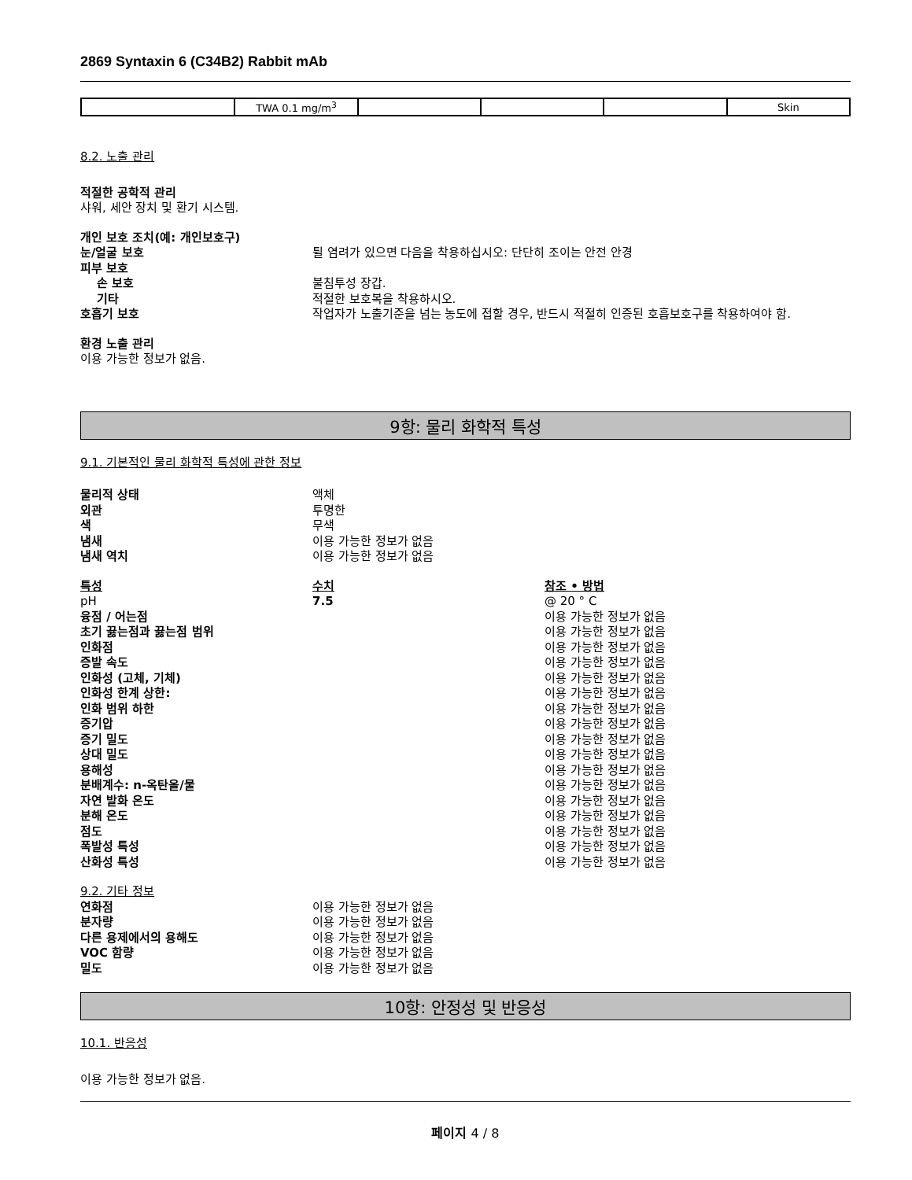2869 Syntaxin 6 (C34B2) Rabbit mAb
| | TWA 0.1 mg/m<sup>3</sup> | | | | Skin |
8.2. 노출 관리
적절한 공학적 관리
샤워, 세안 장치 및 환기 시스템.
개인 보호 조치(예: 개인보호구)
눈/얼굴 보호 튈 염려가 있으면 다음을 착용하십시오: 단단히 조이는 안전 안경
피부 보호
손 보호 불침투성 장갑.
기타 적절한 보호복을 착용하시오.
호흡기 보호 작업자가 노출기준을 넘는 농도에 접할 경우, 반드시 적절히 인증된 호흡보호구를 착용하여야 함.
환경 노출 관리
이용 가능한 정보가 없음.
9항: 물리 화학적 특성
9.1. 기본적인 물리 화학적 특성에 관한 정보
물리적 상태 액체
외관 투명한
색 무색
냄새 이용 가능한 정보가 없음
냄새 역치 이용 가능한 정보가 없음
특성 수치 참조 • 방법
pH 7.5 @ 20 ° C
융점 / 어는점 이용 가능한 정보가 없음
초기 끓는점과 끓는점 범위 이용 가능한 정보가 없음
인화점 이용 가능한 정보가 없음
증발 속도 이용 가능한 정보가 없음
인화성 (고체, 기체) 이용 가능한 정보가 없음
인화성 한계 상한: 이용 가능한 정보가 없음
인화 범위 하한 이용 가능한 정보가 없음
증기압 이용 가능한 정보가 없음
증기 밀도 이용 가능한 정보가 없음
상대 밀도 이용 가능한 정보가 없음
용해성 이용 가능한 정보가 없음
분배계수: n-옥탄올/물 이용 가능한 정보가 없음
자연 발화 온도 이용 가능한 정보가 없음
분해 온도 이용 가능한 정보가 없음
점도 이용 가능한 정보가 없음
폭발성 특성 이용 가능한 정보가 없음
산화성 특성 이용 가능한 정보가 없음
9.2. 기타 정보
연화점 이용 가능한 정보가 없음
분자량 이용 가능한 정보가 없음
다른 용제에서의 용해도 이용 가능한 정보가 없음
VOC 함량 이용 가능한 정보가 없음
밀도 이용 가능한 정보가 없음
10항: 안정성 및 반응성
10.1. 반응성
이용 가능한 정보가 없음.
페이지 4 / 8